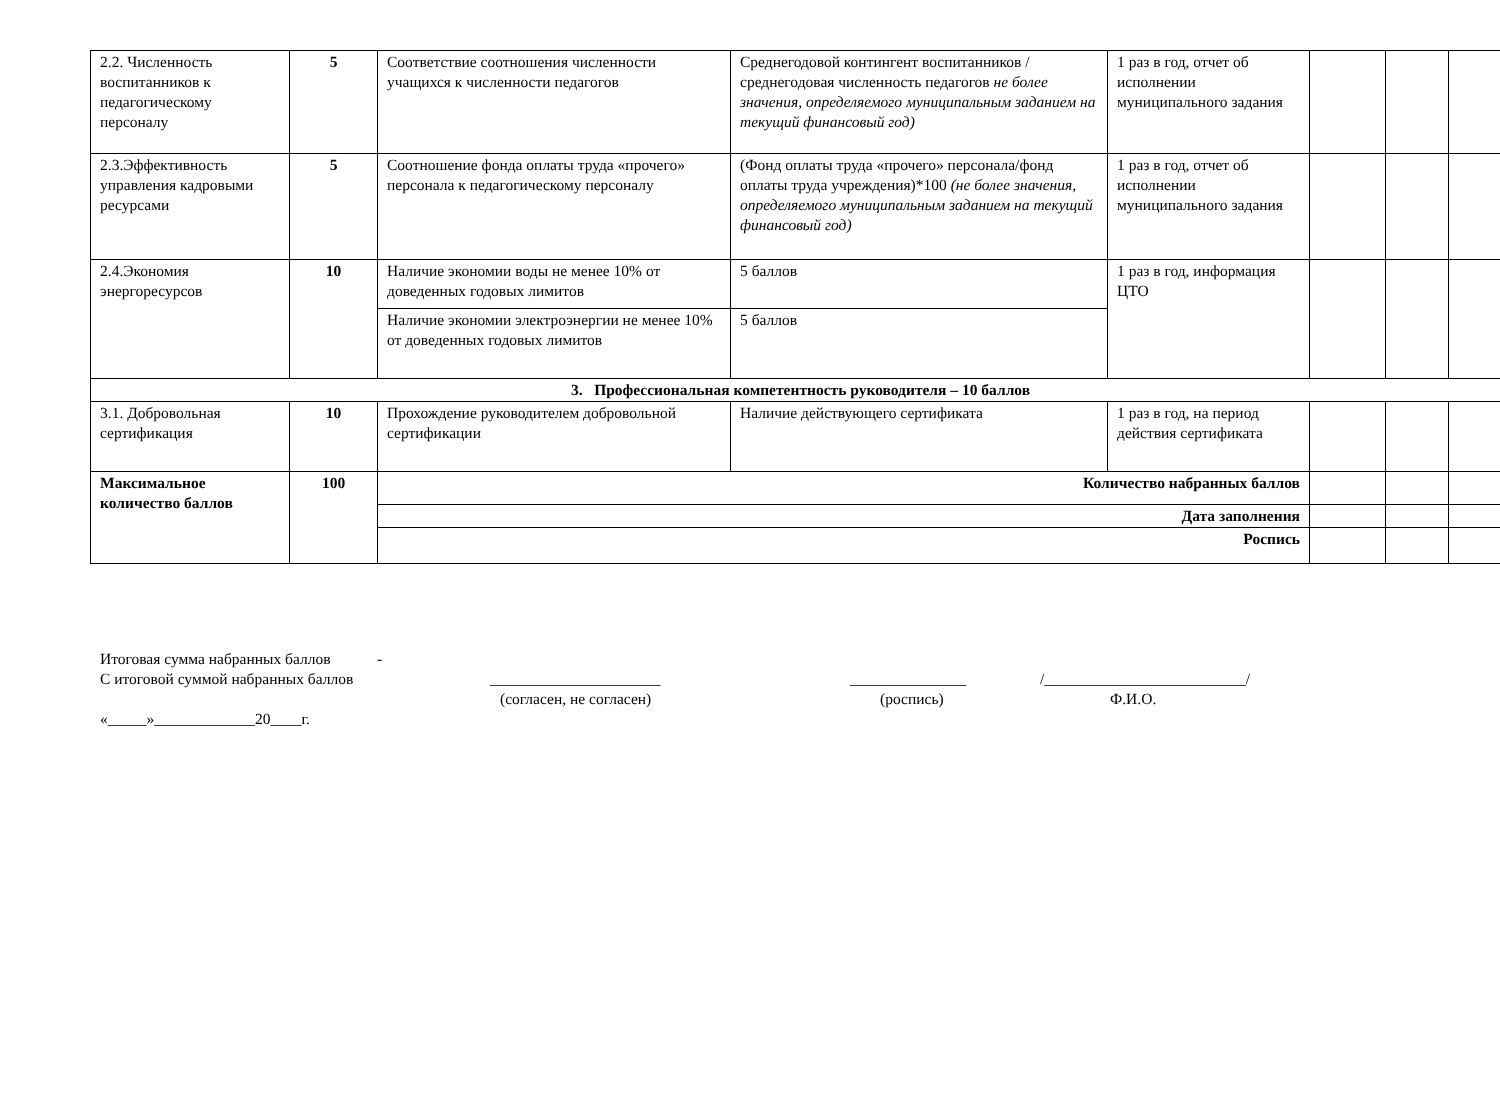| 2.2. Численность воспитанников к педагогическому персоналу | 5 | Соответствие соотношения численности учащихся к численности педагогов | Среднегодовой контингент воспитанников / среднегодовая численность педагогов не более значения, определяемого муниципальным заданием на текущий финансовый год) | 1 раз в год, отчет об исполнении муниципального задания | | | |
| 2.3.Эффективность управления кадровыми ресурсами | 5 | Соотношение фонда оплаты труда «прочего» персонала к педагогическому персоналу | (Фонд оплаты труда «прочего» персонала/фонд оплаты труда учреждения)*100 (не более значения, определяемого муниципальным заданием на текущий финансовый год) | 1 раз в год, отчет об исполнении муниципального задания | | | |
| 2.4.Экономия энергоресурсов | 10 | Наличие экономии воды не менее 10% от доведенных годовых лимитов | 5 баллов | 1 раз в год, информация ЦТО | | | |
| | | Наличие экономии электроэнергии не менее 10% от доведенных годовых лимитов | 5 баллов | | | | |
| 3. Профессиональная компетентность руководителя – 10 баллов | | | | | | | |
| 3.1. Добровольная сертификация | 10 | Прохождение руководителем добровольной сертификации | Наличие действующего сертификата | 1 раз в год, на период действия сертификата | | | |
| Максимальное количество баллов | 100 | Количество набранных баллов | | | | | |
| | | Дата заполнения | | | | | |
| | | Роспись | | | | | |
Итоговая сумма набранных баллов -
С итоговой суммой набранных баллов ______________________ _______________ /__________________________/
(согласен, не согласен) (роспись) Ф.И.О.
«_____»_____________20____г.